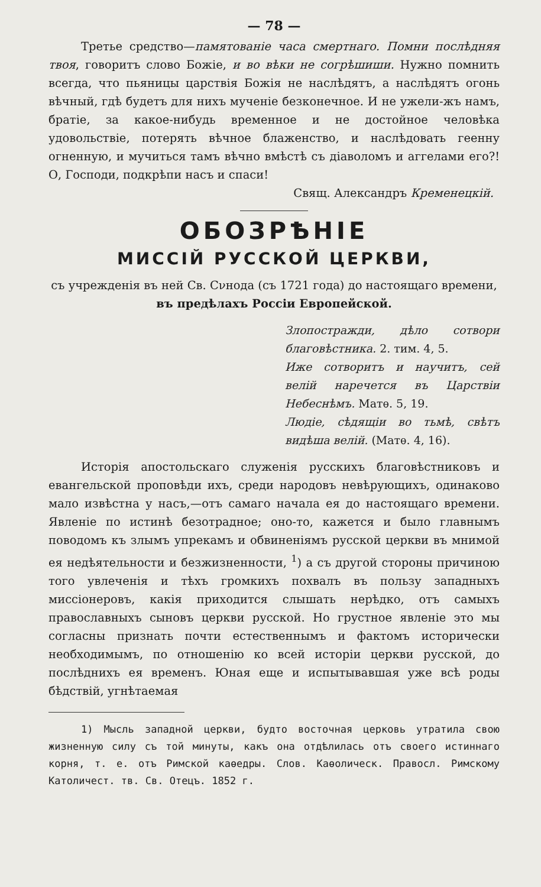— 78 —
Третье средство—памятованіе часа смертнаго. Помни послѣдняя твоя, говоритъ слово Божіе, и во вѣки не согрѣшиши. Нужно помнить всегда, что пьяницы царствія Божія не наслѣдятъ, а наслѣдятъ огонь вѣчный, гдѣ будетъ для нихъ мученіе безконечное. И не ужели-жъ намъ, братіе, за какое-нибудь временное и не достойное человѣка удовольствіе, потерять вѣчное блаженство, и наслѣдовать геенну огненную, и мучиться тамъ вѣчно вмѣстѣ съ діаволомъ и аггелами его?! О, Господи, подкрѣпи насъ и спаси!
Свящ. Александръ Кременецкій.
ОБОЗРѢНІЕ
МИССІЙ РУССКОЙ ЦЕРКВИ,
съ учрежденія въ ней Св. Сνнода (съ 1721 года) до настоящаго времени,
въ предѣлахъ Россіи Европейской.
Злопостражди, дѣло сотвори благовѣстника. 2. тим. 4, 5.
Иже сотворитъ и научитъ, сей велій наречется въ Царствіи Небеснѣмъ. Матѳ. 5, 19.
Людіе, сѣдящіи во тьмѣ, свѣтъ видѣша велій. (Матѳ. 4, 16).
Исторія апостольскаго служенія русскихъ благовѣстниковъ и евангельской проповѣди ихъ, среди народовъ невѣрующихъ, одинаково мало извѣстна у насъ,—отъ самаго начала ея до настоящаго времени. Явленіе по истинѣ безотрадное; оно-то, кажется и было главнымъ поводомъ къ злымъ упрекамъ и обвиненіямъ русской церкви въ мнимой ея недѣятельности и безжизненности, <sup>1</sup>) а съ другой стороны причиною того увлеченія и тѣхъ громкихъ похвалъ въ пользу западныхъ миссіонеровъ, какія приходится слышать нерѣдко, отъ самыхъ православныхъ сыновъ церкви русской. Но грустное явленіе это мы согласны признать почти естественнымъ и фактомъ исторически необходимымъ, по отношенію ко всей исторіи церкви русской, до послѣднихъ ея временъ. Юная еще и испытывавшая уже всѣ роды бѣдствій, угнѣтаемая
1) Мысль западной церкви, будто восточная церковь утратила свою жизненную силу съ той минуты, какъ она отдѣлилась отъ своего истиннаго корня, т. е. отъ Римской каѳедры. Слов. Каѳолическ. Правосл. Римскому Католичест. тв. Св. Отецъ. 1852 г.